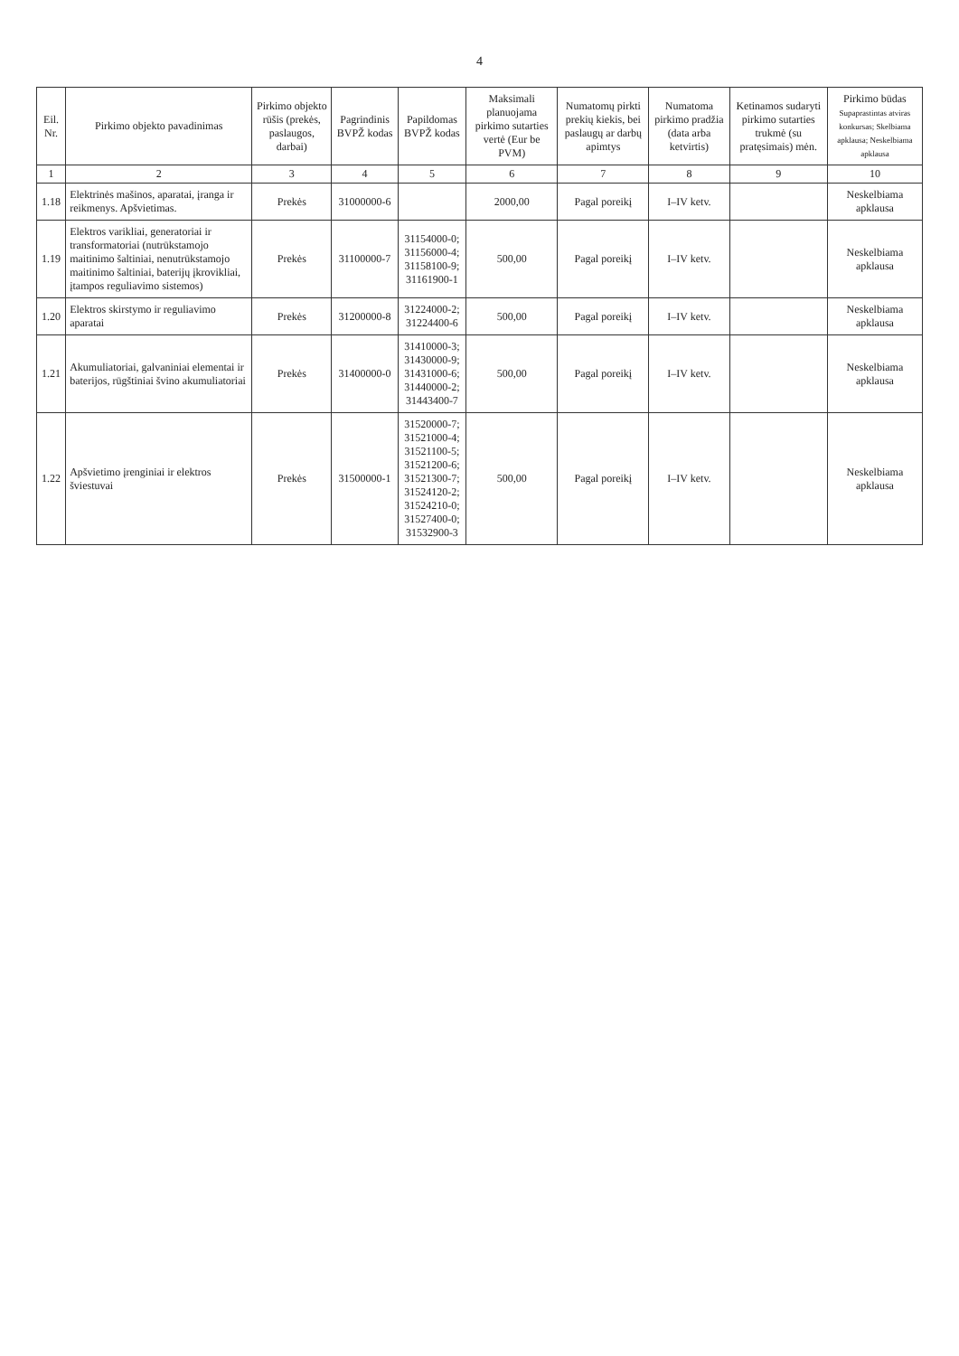4
| Eil. Nr. | Pirkimo objekto pavadinimas | Pirkimo objekto rūšis (prekės, paslaugos, darbai) | Pagrindinis BVPŽ kodas | Papildomas BVPŽ kodas | Maksimali planuojama pirkimo sutarties vertė (Eur be PVM) | Numatomų pirkti prekių kiekis, bei paslaugų ar darbų apimtys | Numatoma pirkimo pradžia (data arba ketvirtis) | Ketinamos sudaryti pirkimo sutarties trukmė (su pratęsimais) mėn. | Pirkimo būdas Supaprastintas atviras konkursas; Skelbiama apklausa; Neskelbiama apklausa |
| --- | --- | --- | --- | --- | --- | --- | --- | --- | --- |
| 1 | 2 | 3 | 4 | 5 | 6 | 7 | 8 | 9 | 10 |
| 1.18 | Elektrinės mašinos, aparatai, įranga ir reikmenys. Apšvietimas. | Prekės | 31000000-6 | | 2000,00 | Pagal poreikį | I–IV ketv. | | Neskelbiama apklausa |
| 1.19 | Elektros varikliai, generatoriai ir transformatoriai (nutrūkstamojo maitinimo šaltiniai, nenutrūkstamojo maitinimo šaltiniai, baterijų įkrovikliai, įtampos reguliavimo sistemos) | Prekės | 31100000-7 | 31154000-0; 31156000-4; 31158100-9; 31161900-1 | 500,00 | Pagal poreikį | I–IV ketv. | | Neskelbiama apklausa |
| 1.20 | Elektros skirstymo ir reguliavimo aparatai | Prekės | 31200000-8 | 31224000-2; 31224400-6 | 500,00 | Pagal poreikį | I–IV ketv. | | Neskelbiama apklausa |
| 1.21 | Akumuliatoriai, galvaniniai elementai ir baterijos, rūgštiniai švino akumuliatoriai | Prekės | 31400000-0 | 31410000-3; 31430000-9; 31431000-6; 31440000-2; 31443400-7 | 500,00 | Pagal poreikį | I–IV ketv. | | Neskelbiama apklausa |
| 1.22 | Apšvietimo įrenginiai ir elektros šviestuvai | Prekės | 31500000-1 | 31520000-7; 31521000-4; 31521100-5; 31521200-6; 31521300-7; 31524120-2; 31524210-0; 31527400-0; 31532900-3 | 500,00 | Pagal poreikį | I–IV ketv. | | Neskelbiama apklausa |